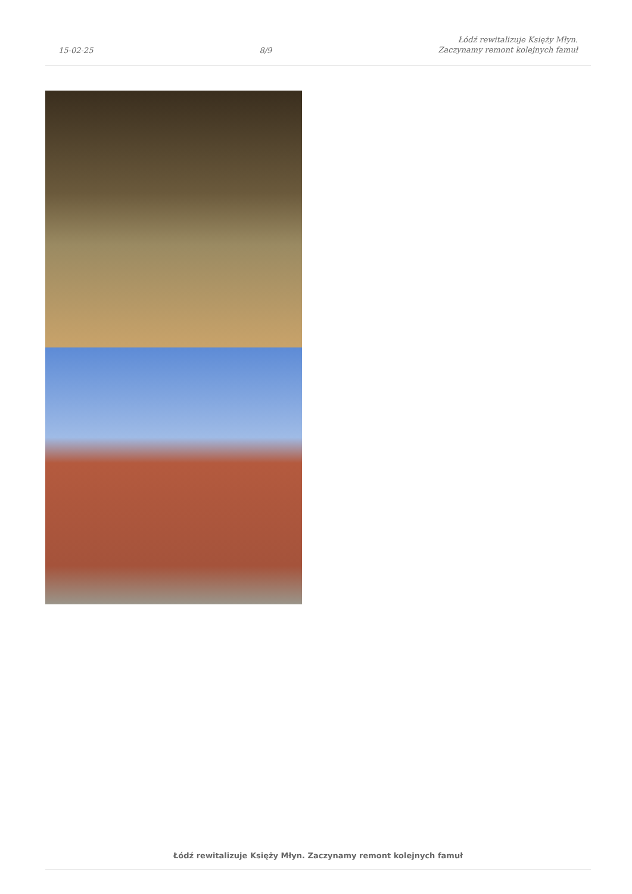15-02-25 8/9 Łódź rewitalizuje Księży Młyn.
Zaczynamy remont kolejnych famuł
Łódź rewitalizuje Księży Młyn. Zaczynamy remont kolejnych famuł